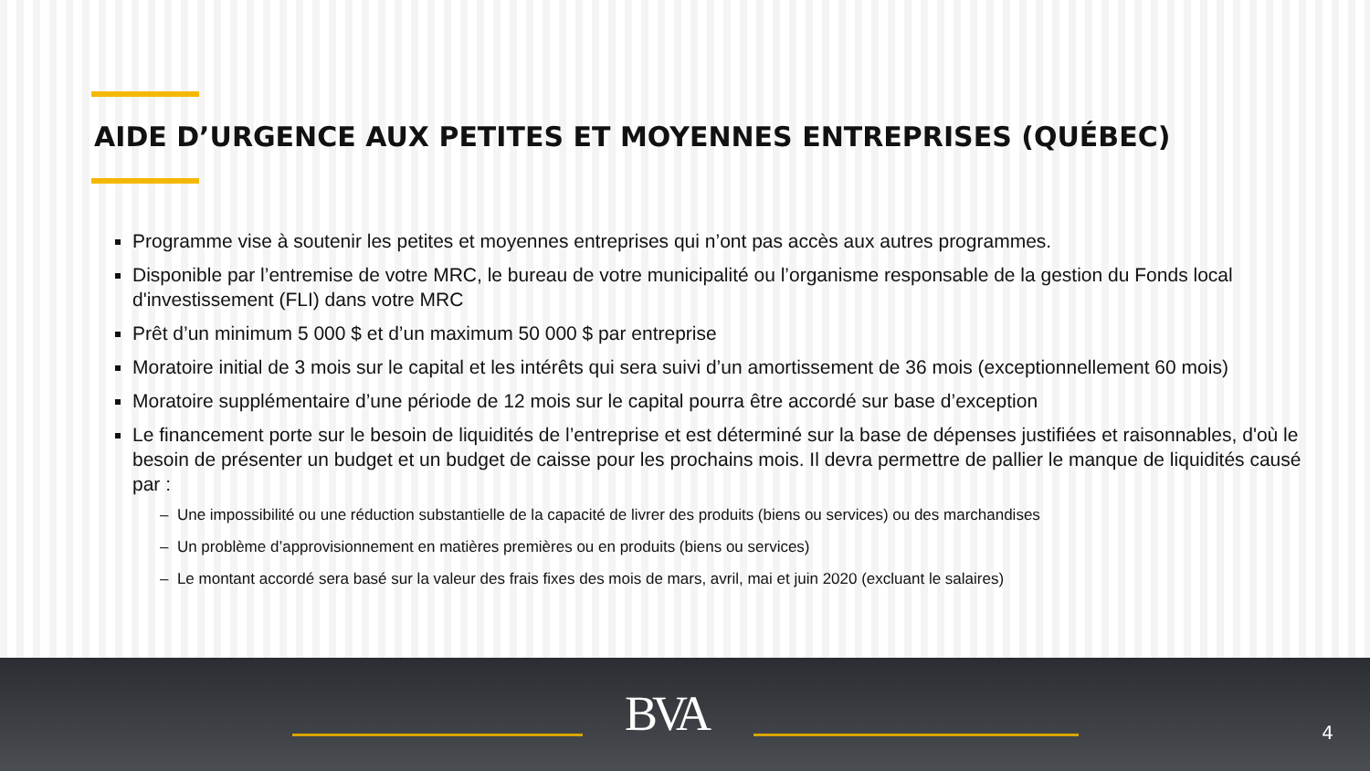AIDE D’URGENCE AUX PETITES ET MOYENNES ENTREPRISES (QUÉBEC)
Programme vise à soutenir les petites et moyennes entreprises qui n’ont pas accès aux autres programmes.
Disponible par l’entremise de votre MRC, le bureau de votre municipalité ou l’organisme responsable de la gestion du Fonds local d'investissement (FLI) dans votre MRC
Prêt d’un minimum 5 000 $ et d’un maximum 50 000 $ par entreprise
Moratoire initial de 3 mois sur le capital et les intérêts qui sera suivi d’un amortissement de 36 mois (exceptionnellement 60 mois)
Moratoire supplémentaire d’une période de 12 mois sur le capital pourra être accordé sur base d’exception
Le financement porte sur le besoin de liquidités de l’entreprise et est déterminé sur la base de dépenses justifiées et raisonnables, d'où le besoin de présenter un budget et un budget de caisse pour les prochains mois. Il devra permettre de pallier le manque de liquidités causé par :
– Une impossibilité ou une réduction substantielle de la capacité de livrer des produits (biens ou services) ou des marchandises
– Un problème d’approvisionnement en matières premières ou en produits (biens ou services)
– Le montant accordé sera basé sur la valeur des frais fixes des mois de mars, avril, mai et juin 2020 (excluant le salaires)
BVA 4